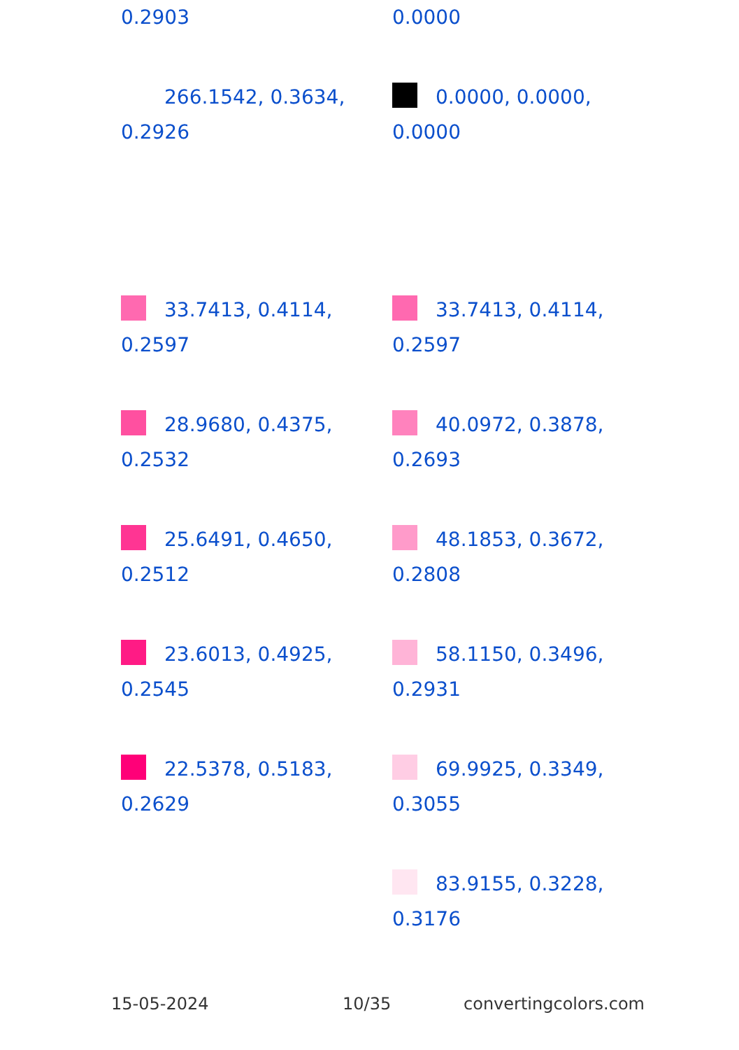0.2903 0.0000
266.1542, 0.3634, 0.2926
0.0000, 0.0000, 0.0000
33.7413, 0.4114, 0.2597
33.7413, 0.4114, 0.2597
28.9680, 0.4375, 0.2532
40.0972, 0.3878, 0.2693
25.6491, 0.4650, 0.2512
48.1853, 0.3672, 0.2808
23.6013, 0.4925, 0.2545
58.1150, 0.3496, 0.2931
22.5378, 0.5183, 0.2629
69.9925, 0.3349, 0.3055
83.9155, 0.3228, 0.3176
15-05-2024 10/35 convertingcolors.com